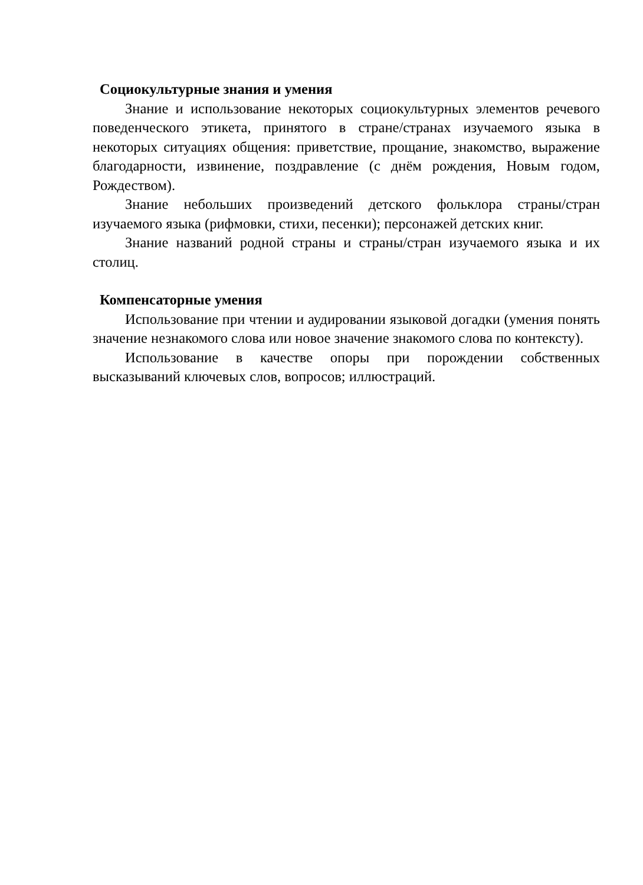Социокультурные знания и умения
Знание и использование некоторых социокультурных элементов речевого поведенческого этикета, принятого в стране/странах изучаемого языка в некоторых ситуациях общения: приветствие, прощание, знакомство, выражение благодарности, извинение, поздравление (с днём рождения, Новым годом, Рождеством).
Знание небольших произведений детского фольклора страны/стран изучаемого языка (рифмовки, стихи, песенки); персонажей детских книг.
Знание названий родной страны и страны/стран изучаемого языка и их столиц.
Компенсаторные умения
Использование при чтении и аудировании языковой догадки (умения понять значение незнакомого слова или новое значение знакомого слова по контексту).
Использование в качестве опоры при порождении собственных высказываний ключевых слов, вопросов; иллюстраций.